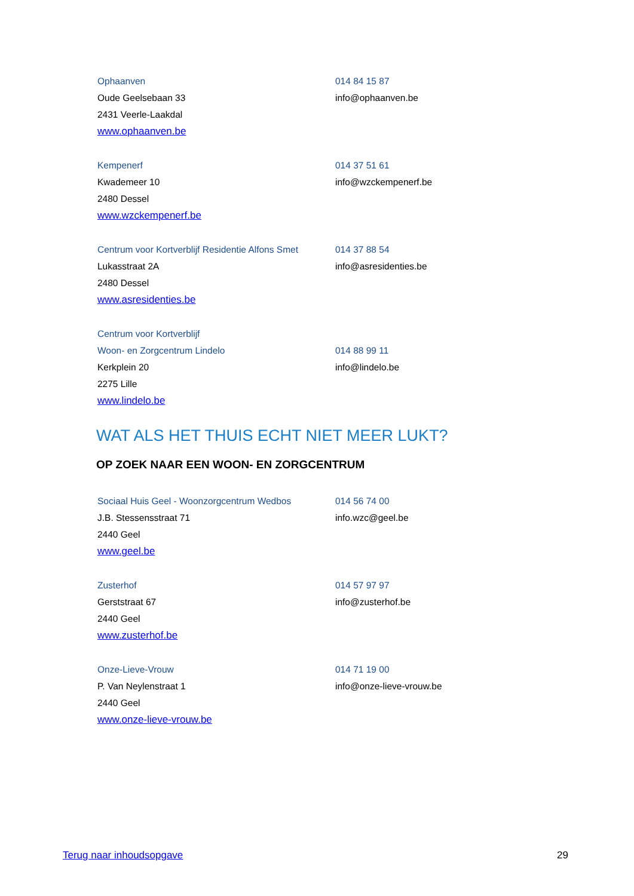Ophaanven
Oude Geelsebaan 33
2431 Veerle-Laakdal
www.ophaanven.be
014 84 15 87
info@ophaanven.be
Kempenerf
Kwademeer 10
2480 Dessel
www.wzckempenerf.be
014 37 51 61
info@wzckempenerf.be
Centrum voor Kortverblijf Residentie Alfons Smet
Lukasstraat 2A
2480 Dessel
www.asresidenties.be
014 37 88 54
info@asresidenties.be
Centrum voor Kortverblijf
Woon- en Zorgcentrum Lindelo
Kerkplein 20
2275 Lille
www.lindelo.be
014 88 99 11
info@lindelo.be
WAT ALS HET THUIS ECHT NIET MEER LUKT?
OP ZOEK NAAR EEN WOON- EN ZORGCENTRUM
Sociaal Huis Geel - Woonzorgcentrum Wedbos
J.B. Stessensstraat 71
2440 Geel
www.geel.be
014 56 74 00
info.wzc@geel.be
Zusterhof
Gerststraat 67
2440 Geel
www.zusterhof.be
014 57 97 97
info@zusterhof.be
Onze-Lieve-Vrouw
P. Van Neylenstraat 1
2440 Geel
www.onze-lieve-vrouw.be
014 71 19 00
info@onze-lieve-vrouw.be
Terug naar inhoudsopgave 29